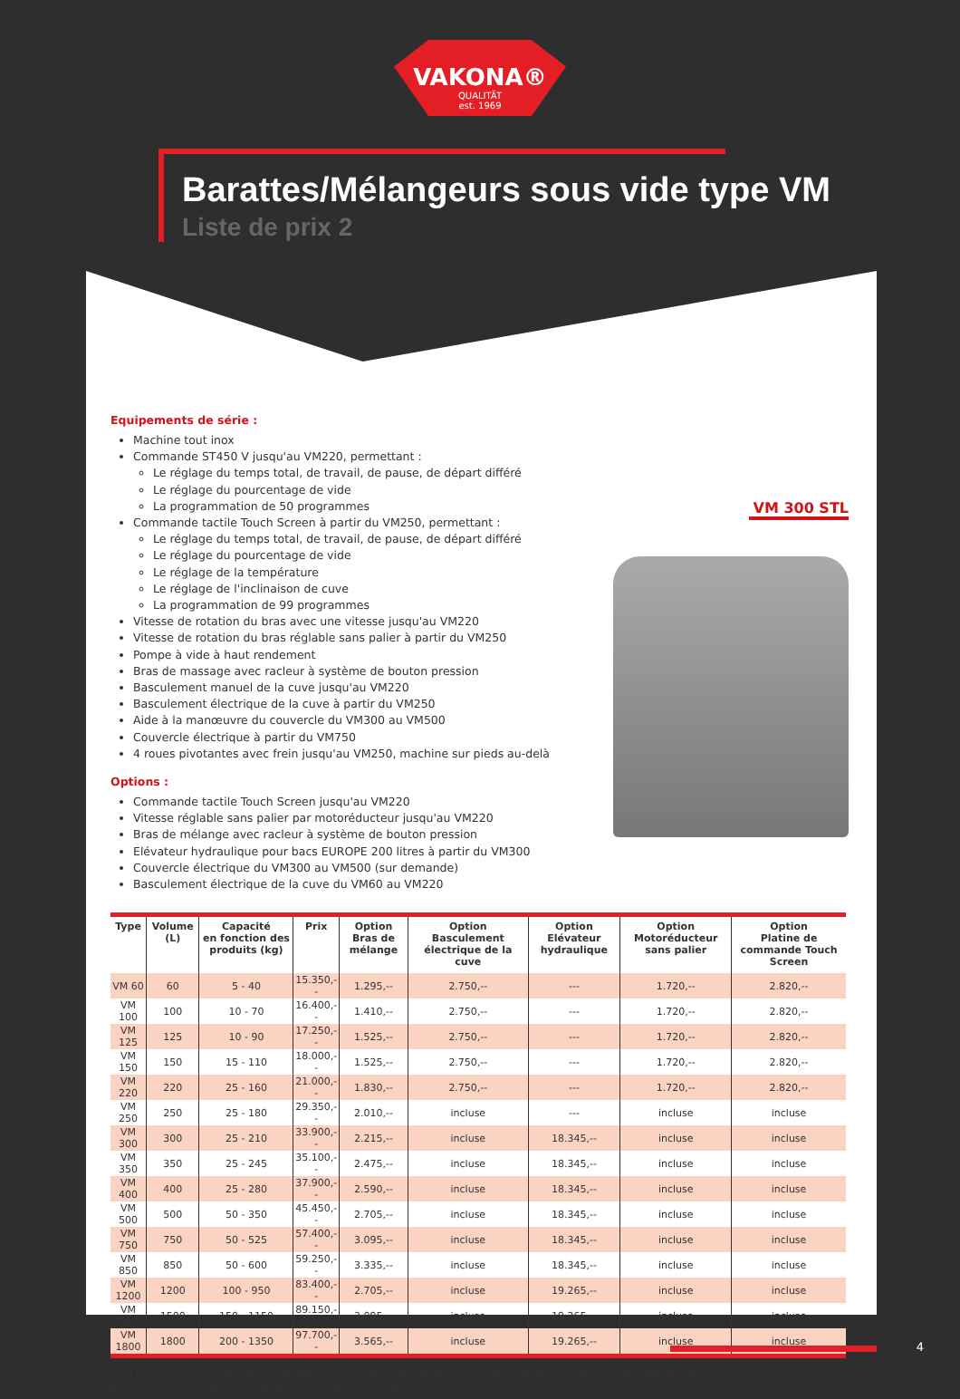VAKONA®
QUALITÄT
est. 1969
Barattes/Mélangeurs sous vide type VM
Liste de prix 2
Equipements de série :
Machine tout inox
Commande ST450 V jusqu'au VM220, permettant :
Le réglage du temps total, de travail, de pause, de départ différé
Le réglage du pourcentage de vide
La programmation de 50 programmes
Commande tactile Touch Screen à partir du VM250, permettant :
Le réglage du temps total, de travail, de pause, de départ différé
Le réglage du pourcentage de vide
Le réglage de la température
Le réglage de l'inclinaison de cuve
La programmation de 99 programmes
Vitesse de rotation du bras avec une vitesse jusqu'au VM220
Vitesse de rotation du bras réglable sans palier à partir du VM250
Pompe à vide à haut rendement
Bras de massage avec racleur à système de bouton pression
Basculement manuel de la cuve jusqu'au VM220
Basculement électrique de la cuve à partir du VM250
Aide à la manœuvre du couvercle du VM300 au VM500
Couvercle électrique à partir du VM750
4 roues pivotantes avec frein jusqu'au VM250, machine sur pieds au-delà
Options :
Commande tactile Touch Screen jusqu'au VM220
Vitesse réglable sans palier par motoréducteur jusqu'au VM220
Bras de mélange avec racleur à système de bouton pression
Elévateur hydraulique pour bacs EUROPE 200 litres à partir du VM300
Couvercle électrique du VM300 au VM500 (sur demande)
Basculement électrique de la cuve du VM60 au VM220
VM 300 STL
| Type | Volume (L) | Capacité en fonction des produits (kg) | Prix | Option Bras de mélange | Option Basculement électrique de la cuve | Option Elévateur hydraulique | Option Motoréducteur sans palier | Option Platine de commande Touch Screen |
| --- | --- | --- | --- | --- | --- | --- | --- | --- |
| VM 60 | 60 | 5 - 40 | 15.350,-- | 1.295,-- | 2.750,-- | --- | 1.720,-- | 2.820,-- |
| VM 100 | 100 | 10 - 70 | 16.400,-- | 1.410,-- | 2.750,-- | --- | 1.720,-- | 2.820,-- |
| VM 125 | 125 | 10 - 90 | 17.250,-- | 1.525,-- | 2.750,-- | --- | 1.720,-- | 2.820,-- |
| VM 150 | 150 | 15 - 110 | 18.000,-- | 1.525,-- | 2.750,-- | --- | 1.720,-- | 2.820,-- |
| VM 220 | 220 | 25 - 160 | 21.000,-- | 1.830,-- | 2.750,-- | --- | 1.720,-- | 2.820,-- |
| VM 250 | 250 | 25 - 180 | 29.350,-- | 2.010,-- | incluse | --- | incluse | incluse |
| VM 300 | 300 | 25 - 210 | 33.900,-- | 2.215,-- | incluse | 18.345,-- | incluse | incluse |
| VM 350 | 350 | 25 - 245 | 35.100,-- | 2.475,-- | incluse | 18.345,-- | incluse | incluse |
| VM 400 | 400 | 25 - 280 | 37.900,-- | 2.590,-- | incluse | 18.345,-- | incluse | incluse |
| VM 500 | 500 | 50 - 350 | 45.450,-- | 2.705,-- | incluse | 18.345,-- | incluse | incluse |
| VM 750 | 750 | 50 - 525 | 57.400,-- | 3.095,-- | incluse | 18.345,-- | incluse | incluse |
| VM 850 | 850 | 50 - 600 | 59.250,-- | 3.335,-- | incluse | 18.345,-- | incluse | incluse |
| VM 1200 | 1200 | 100 - 950 | 83.400,-- | 2.705,-- | incluse | 19.265,-- | incluse | incluse |
| VM 1500 | 1500 | 150 - 1150 | 89.150,-- | 3.095,-- | incluse | 19.265,-- | incluse | incluse |
| VM 1800 | 1800 | 200 - 1350 | 97.700,-- | 3.565,-- | incluse | 19.265,-- | incluse | incluse |
Sauf erreurs ou omissions. Tous prix départ usine, hors taxes. Annule et remplace toutes les listes de prix précédentes.
Tous les prix sont indiqués en EUROS. Liste de prix confidentielle ne pas communiquer à autrui.
4